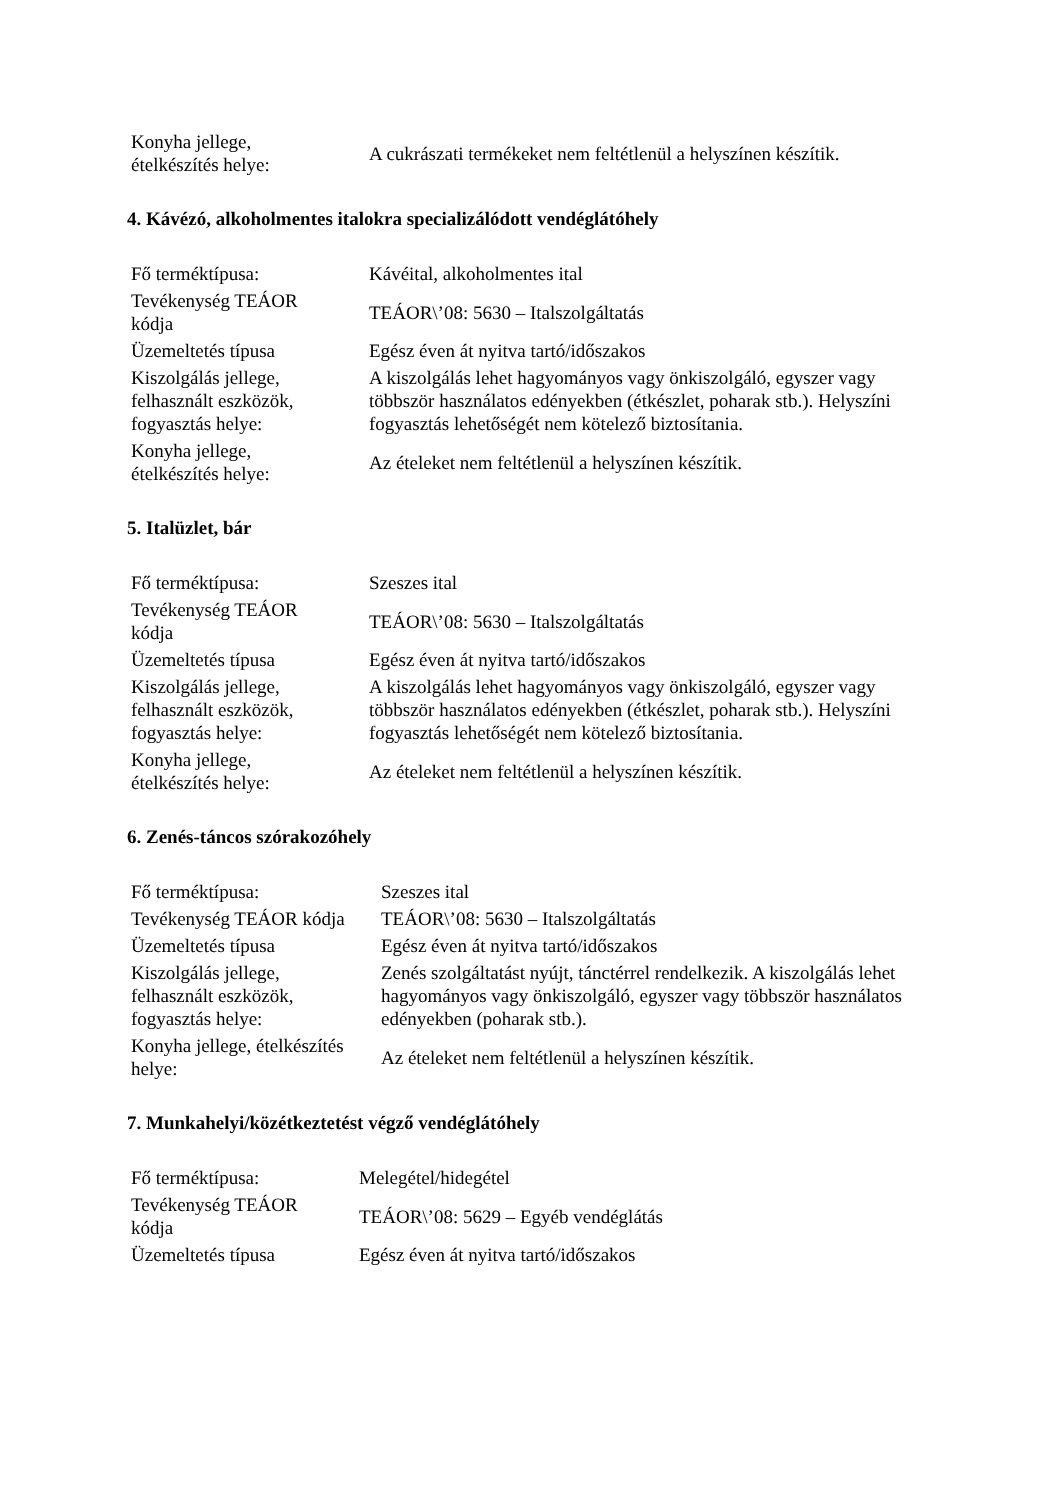| Konyha jellege, ételkészítés helye: | A cukrászati termékeket nem feltétlenül a helyszínen készítik. |
4. Kávézó, alkoholmentes italokra specializálódott vendéglátóhely
| Fő terméktípusa: | Kávéital, alkoholmentes ital |
| Tevékenység TEÁOR kódja | TEÁOR\’08: 5630 – Italszolgáltatás |
| Üzemeltetés típusa | Egész éven át nyitva tartó/időszakos |
| Kiszolgálás jellege, felhasznált eszközök, fogyasztás helye: | A kiszolgálás lehet hagyományos vagy önkiszolgáló, egyszer vagy többször használatos edényekben (étkészlet, poharak stb.). Helyszíni fogyasztás lehetőségét nem kötelező biztosítania. |
| Konyha jellege, ételkészítés helye: | Az ételeket nem feltétlenül a helyszínen készítik. |
5. Italüzlet, bár
| Fő terméktípusa: | Szeszes ital |
| Tevékenység TEÁOR kódja | TEÁOR\’08: 5630 – Italszolgáltatás |
| Üzemeltetés típusa | Egész éven át nyitva tartó/időszakos |
| Kiszolgálás jellege, felhasznált eszközök, fogyasztás helye: | A kiszolgálás lehet hagyományos vagy önkiszolgáló, egyszer vagy többször használatos edényekben (étkészlet, poharak stb.). Helyszíni fogyasztás lehetőségét nem kötelező biztosítania. |
| Konyha jellege, ételkészítés helye: | Az ételeket nem feltétlenül a helyszínen készítik. |
6. Zenés-táncos szórakozóhely
| Fő terméktípusa: | Szeszes ital |
| Tevékenység TEÁOR kódja | TEÁOR\’08: 5630 – Italszolgáltatás |
| Üzemeltetés típusa | Egész éven át nyitva tartó/időszakos |
| Kiszolgálás jellege, felhasznált eszközök, fogyasztás helye: | Zenés szolgáltatást nyújt, tánctérrel rendelkezik. A kiszolgálás lehet hagyományos vagy önkiszolgáló, egyszer vagy többször használatos edényekben (poharak stb.). |
| Konyha jellege, ételkészítés helye: | Az ételeket nem feltétlenül a helyszínen készítik. |
7. Munkahelyi/közétkeztetést végző vendéglátóhely
| Fő terméktípusa: | Melegétel/hidegétel |
| Tevékenység TEÁOR kódja | TEÁOR\’08: 5629 – Egyéb vendéglátás |
| Üzemeltetés típusa | Egész éven át nyitva tartó/időszakos |